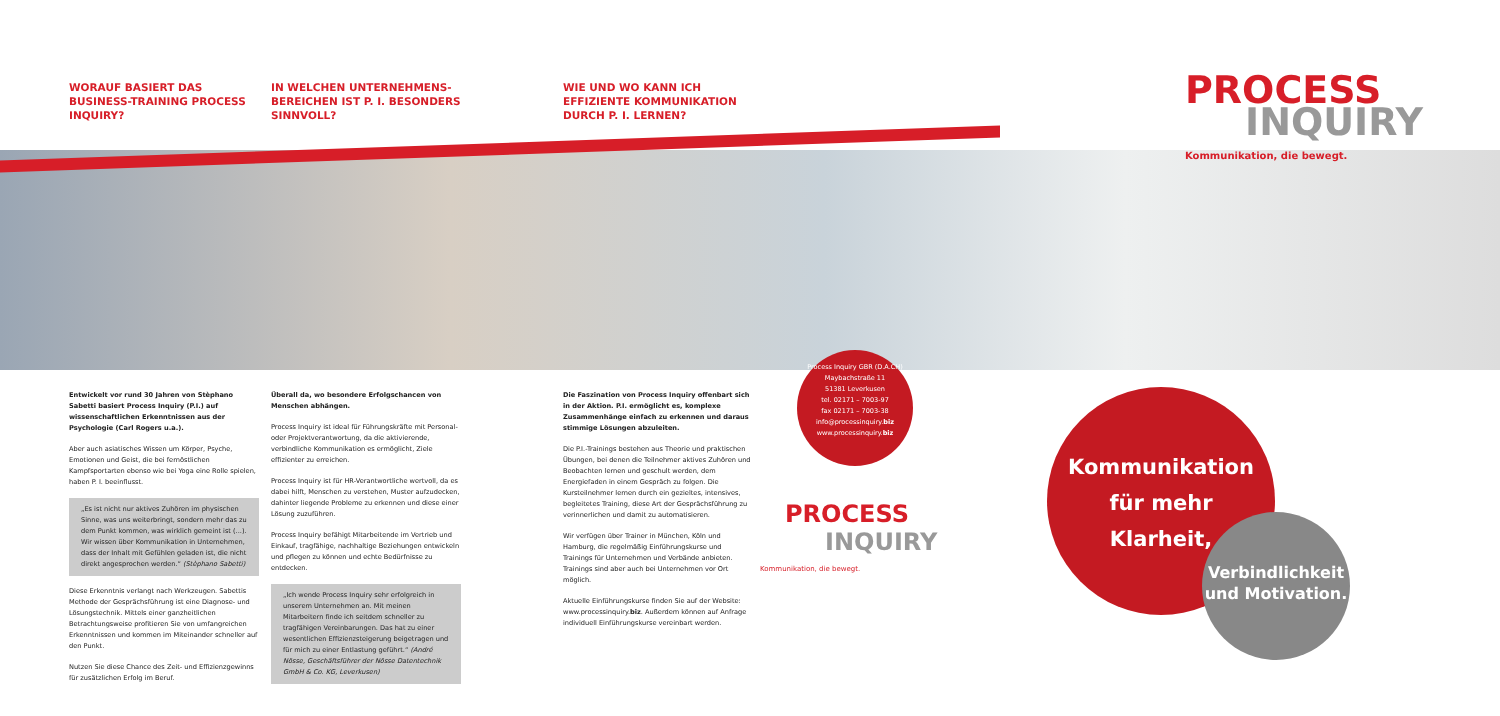WORAUF BASIERT DAS BUSINESS-TRAINING PROCESS INQUIRY?
Entwickelt vor rund 30 Jahren von Stèphano Sabetti basiert Process Inquiry (P.I.) auf wissenschaftlichen Erkenntnissen aus der Psychologie (Carl Rogers u.a.).
Aber auch asiatisches Wissen um Körper, Psyche, Emotionen und Geist, die bei fernöstlichen Kampfsportarten ebenso wie bei Yoga eine Rolle spielen, haben P. I. beeinflusst.
„Es ist nicht nur aktives Zuhören im physischen Sinne, was uns weiterbringt, sondern mehr das zu dem Punkt kommen, was wirklich gemeint ist (...). Wir wissen über Kommunikation in Unternehmen, dass der Inhalt mit Gefühlen geladen ist, die nicht direkt angesprochen werden.“ (Stèphano Sabetti)
Diese Erkenntnis verlangt nach Werkzeugen. Sabettis Methode der Gesprächsführung ist eine Diagnose- und Lösungstechnik. Mittels einer ganzheitlichen Betrachtungsweise profitieren Sie von umfangreichen Erkenntnissen und kommen im Miteinander schneller auf den Punkt.
Nutzen Sie diese Chance des Zeit- und Effizienzgewinns für zusätzlichen Erfolg im Beruf.
IN WELCHEN UNTERNEHMENS-BEREICHEN IST P. I. BESONDERS SINNVOLL?
Überall da, wo besondere Erfolgschancen von Menschen abhängen.
Process Inquiry ist ideal für Führungskräfte mit Personal- oder Projektverantwortung, da die aktivierende, verbindliche Kommunikation es ermöglicht, Ziele effizienter zu erreichen.
Process Inquiry ist für HR-Verantwortliche wertvoll, da es dabei hilft, Menschen zu verstehen, Muster aufzudecken, dahinter liegende Probleme zu erkennen und diese einer Lösung zuzuführen.
Process Inquiry befähigt Mitarbeitende im Vertrieb und Einkauf, tragfähige, nachhaltige Beziehungen entwickeln und pflegen zu können und echte Bedürfnisse zu entdecken.
„Ich wende Process Inquiry sehr erfolgreich in unserem Unternehmen an. Mit meinen Mitarbeitern finde ich seitdem schneller zu tragfähigen Vereinbarungen. Das hat zu einer wesentlichen Effizienzsteigerung beigetragen und für mich zu einer Entlastung geführt.“ (André Nösse, Geschäftsführer der Nösse Datentechnik GmbH & Co. KG, Leverkusen)
WIE UND WO KANN ICH EFFIZIENTE KOMMUNIKATION DURCH P. I. LERNEN?
Die Faszination von Process Inquiry offenbart sich in der Aktion. P.I. ermöglicht es, komplexe Zusammenhänge einfach zu erkennen und daraus stimmige Lösungen abzuleiten.
Die P.I.-Trainings bestehen aus Theorie und praktischen Übungen, bei denen die Teilnehmer aktives Zuhören und Beobachten lernen und geschult werden, dem Energiefaden in einem Gespräch zu folgen. Die Kursteilnehmer lernen durch ein gezieltes, intensives, begleitetes Training, diese Art der Gesprächsführung zu verinnerlichen und damit zu automatisieren.
Wir verfügen über Trainer in München, Köln und Hamburg, die regelmäßig Einführungskurse und Trainings für Unternehmen und Verbände anbieten. Trainings sind aber auch bei Unternehmen vor Ort möglich.
Aktuelle Einführungskurse finden Sie auf der Website: www.processinquiry.biz. Außerdem können auf Anfrage individuell Einführungskurse vereinbart werden.
PROCESS
INQUIRY
Kommunikation, die bewegt.
Process Inquiry GBR (D.A.CH)
Maybachstraße 11
51381 Leverkusen
tel. 02171 – 7003-97
fax 02171 – 7003-38
info@processinquiry.biz
www.processinquiry.biz
PROCESS
INQUIRY
Kommunikation, die bewegt.
Kommunikation
für mehr
Klarheit,
Verbindlichkeit
und Motivation.